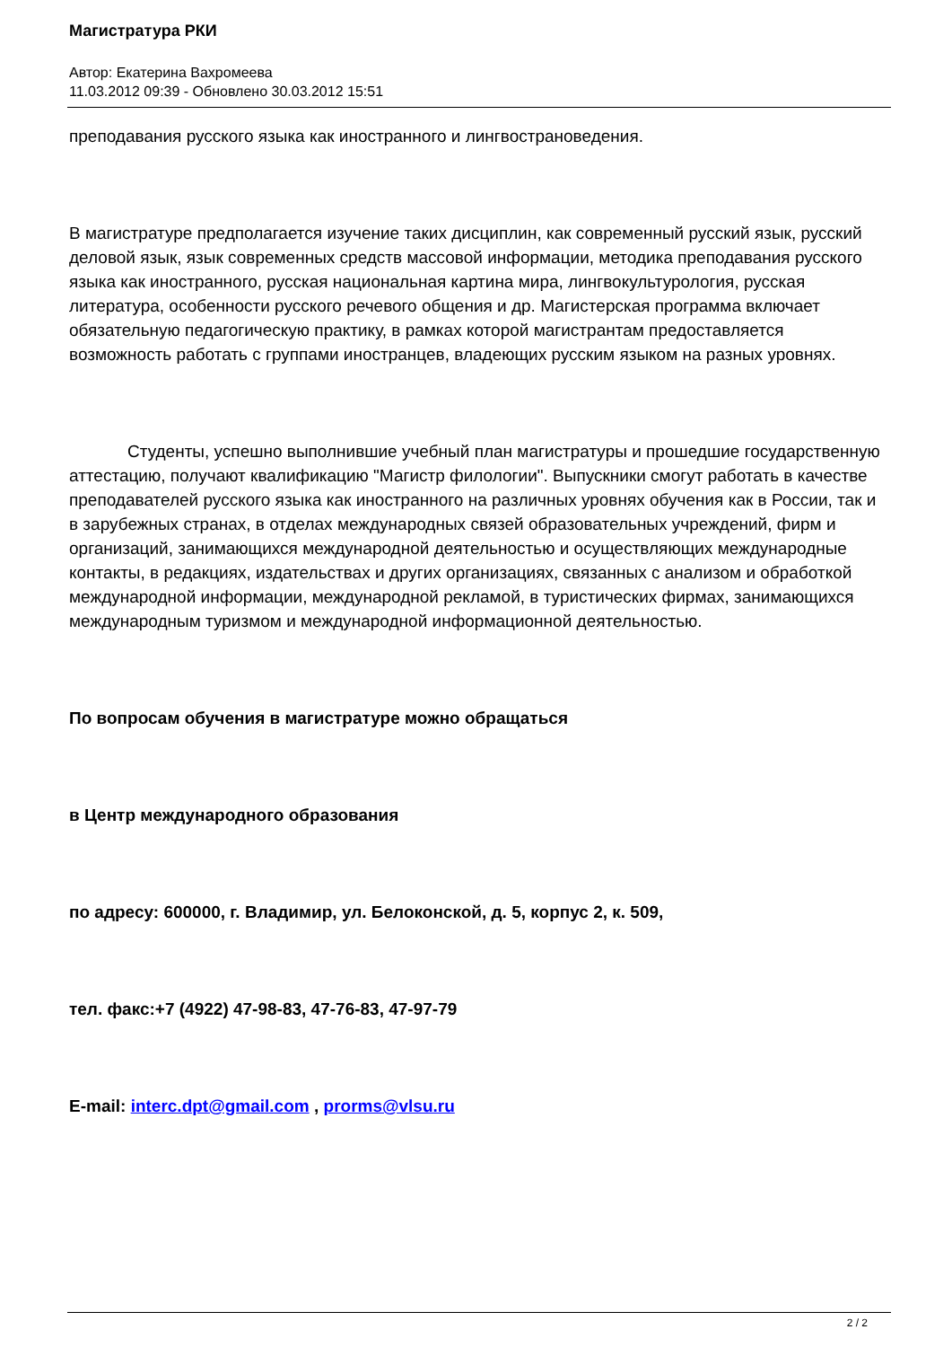Магистратура РКИ
Автор: Екатерина Вахромеева
11.03.2012 09:39 - Обновлено 30.03.2012 15:51
преподавания русского языка как иностранного и лингвострановедения.
В магистратуре предполагается изучение таких дисциплин, как современный русский язык, русский деловой язык, язык современных средств массовой информации, методика преподавания русского языка как иностранного, русская национальная картина мира, лингвокультурология, русская литература, особенности русского речевого общения и др. Магистерская программа включает обязательную педагогическую практику, в рамках которой магистрантам предоставляется возможность работать с группами иностранцев, владеющих русским языком на разных уровнях.
Студенты, успешно выполнившие учебный план магистратуры и прошедшие государственную аттестацию, получают квалификацию "Магистр филологии". Выпускники смогут работать в качестве преподавателей русского языка как иностранного на различных уровнях обучения как в России, так и в зарубежных странах, в отделах международных связей образовательных учреждений, фирм и организаций, занимающихся международной деятельностью и осуществляющих международные контакты, в редакциях, издательствах и других организациях, связанных с анализом и обработкой международной информации, международной рекламой, в туристических фирмах, занимающихся международным туризмом и международной информационной деятельностью.
По вопросам обучения в магистратуре можно обращаться
в Центр международного образования
по адресу: 600000, г. Владимир, ул. Белоконской, д. 5, корпус 2, к. 509,
тел. факс:+7 (4922) 47-98-83, 47-76-83, 47-97-79
E-mail: interc.dpt@gmail.com , prorms@vlsu.ru
2 / 2